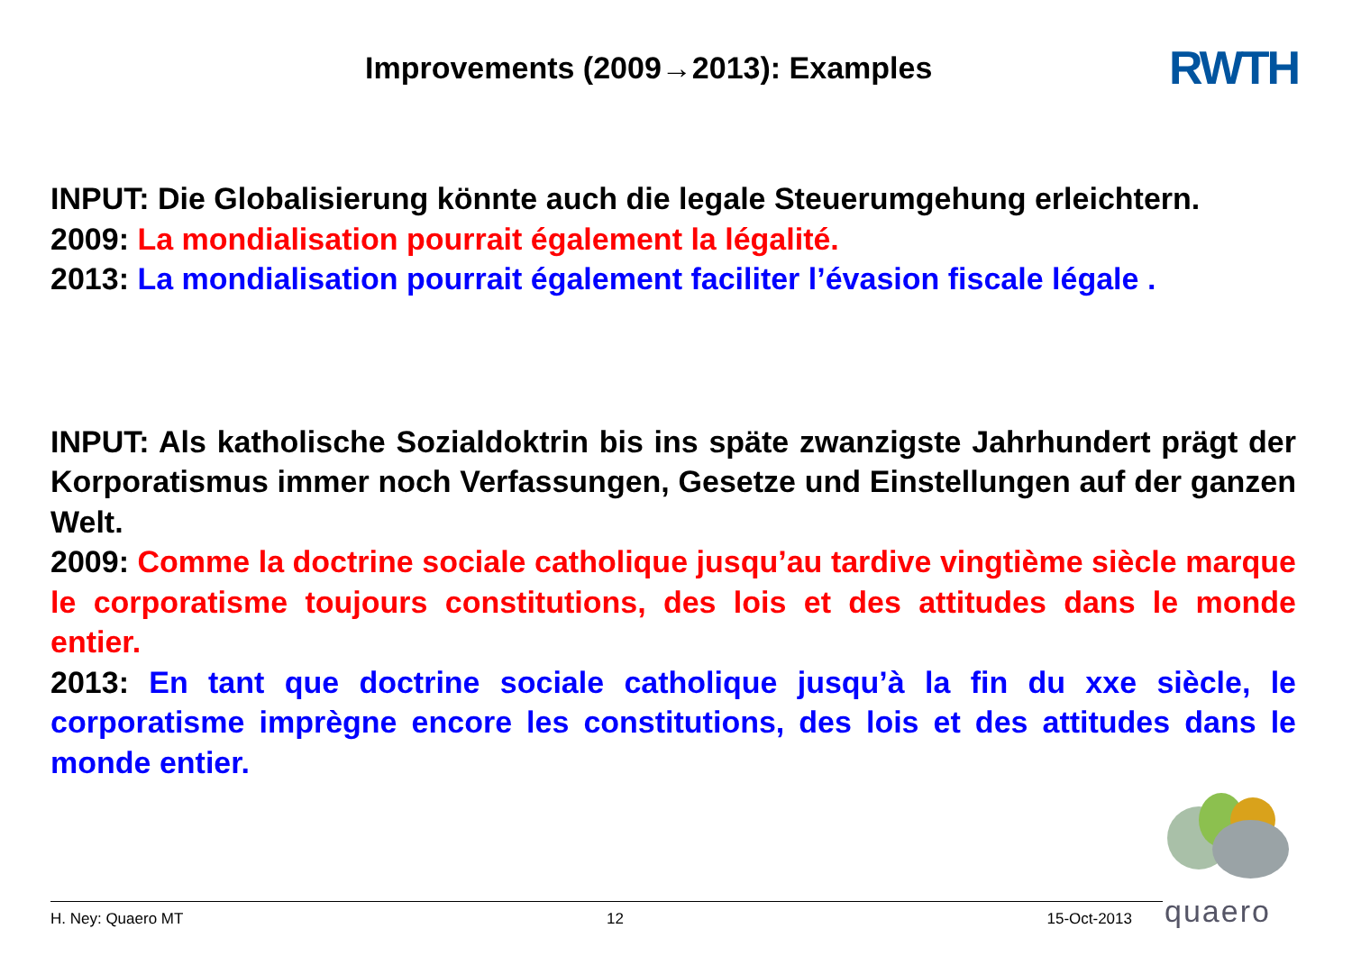Improvements (2009→2013): Examples
RWTH
INPUT: Die Globalisierung könnte auch die legale Steuerumgehung erleichtern.
2009: La mondialisation pourrait également la légalité.
2013: La mondialisation pourrait également faciliter l’évasion fiscale légale .
INPUT: Als katholische Sozialdoktrin bis ins späte zwanzigste Jahrhundert prägt der Korporatismus immer noch Verfassungen, Gesetze und Einstellungen auf der ganzen Welt.
2009: Comme la doctrine sociale catholique jusqu’au tardive vingtième siècle marque le corporatisme toujours constitutions, des lois et des attitudes dans le monde entier.
2013: En tant que doctrine sociale catholique jusqu’à la fin du xxe siècle, le corporatisme imprègne encore les constitutions, des lois et des attitudes dans le monde entier.
H. Ney: Quaero MT 12 15-Oct-2013 quaero